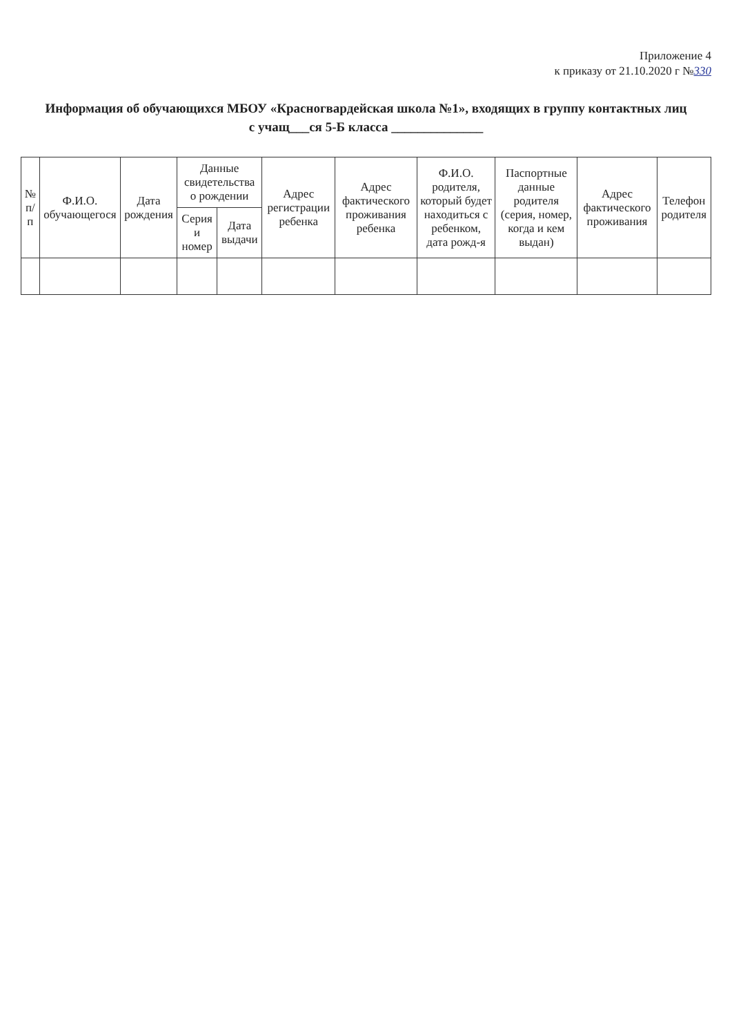Приложение 4
к приказу от 21.10.2020 г №330
Информация об обучающихся МБОУ «Красногвардейская школа №1», входящих в группу контактных лиц
с учащ___ся 5-Б класса ______________
| № п/п | Ф.И.О. обучающегося | Дата рождения | Данные свидетельства о рождении | | Адрес регистрации ребенка | Адрес фактического проживания ребенка | Ф.И.О. родителя, который будет находиться с ребенком, дата рожд-я | Паспортные данные родителя (серия, номер, когда и кем выдан) | Адрес фактического проживания | Телефон родителя |
| --- | --- | --- | --- | --- | --- | --- | --- | --- | --- | --- |
| | | | Серия и номер | Дата выдачи | | | | | | |